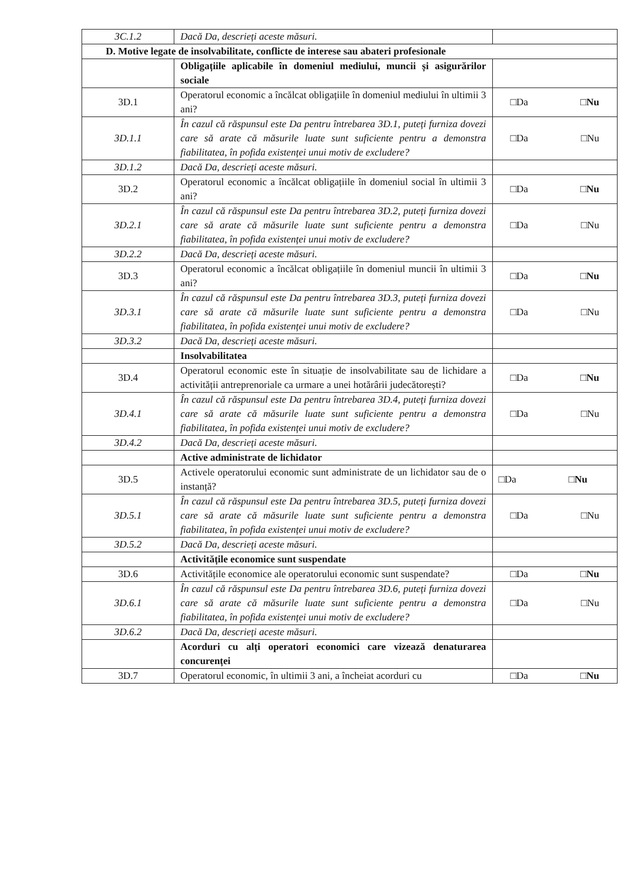| 3C.1.2 | Dacă Da, descrieți aceste măsuri. | |
| D. Motive legate de insolvabilitate, conflicte de interese sau abateri profesionale | | |
| | Obligațiile aplicabile în domeniul mediului, muncii și asigurărilor sociale | |
| 3D.1 | Operatorul economic a încălcat obligațiile în domeniul mediului în ultimii 3 ani? | □Da □Nu |
| 3D.1.1 | În cazul că răspunsul este Da pentru întrebarea 3D.1, puteți furniza dovezi care să arate că măsurile luate sunt suficiente pentru a demonstra fiabilitatea, în pofida existenței unui motiv de excludere? | □Da □Nu |
| 3D.1.2 | Dacă Da, descrieți aceste măsuri. | |
| 3D.2 | Operatorul economic a încălcat obligațiile în domeniul social în ultimii 3 ani? | □Da □Nu |
| 3D.2.1 | În cazul că răspunsul este Da pentru întrebarea 3D.2, puteți furniza dovezi care să arate că măsurile luate sunt suficiente pentru a demonstra fiabilitatea, în pofida existenței unui motiv de excludere? | □Da □Nu |
| 3D.2.2 | Dacă Da, descrieți aceste măsuri. | |
| 3D.3 | Operatorul economic a încălcat obligațiile în domeniul muncii în ultimii 3 ani? | □Da □Nu |
| 3D.3.1 | În cazul că răspunsul este Da pentru întrebarea 3D.3, puteți furniza dovezi care să arate că măsurile luate sunt suficiente pentru a demonstra fiabilitatea, în pofida existenței unui motiv de excludere? | □Da □Nu |
| 3D.3.2 | Dacă Da, descrieți aceste măsuri. | |
| | Insolvabilitatea | |
| 3D.4 | Operatorul economic este în situație de insolvabilitate sau de lichidare a activității antreprenoriale ca urmare a unei hotărârii judecătorești? | □Da □Nu |
| 3D.4.1 | În cazul că răspunsul este Da pentru întrebarea 3D.4, puteți furniza dovezi care să arate că măsurile luate sunt suficiente pentru a demonstra fiabilitatea, în pofida existenței unui motiv de excludere? | □Da □Nu |
| 3D.4.2 | Dacă Da, descrieți aceste măsuri. | |
| | Active administrate de lichidator | |
| 3D.5 | Activele operatorului economic sunt administrate de un lichidator sau de o instanță? | □Da □Nu |
| 3D.5.1 | În cazul că răspunsul este Da pentru întrebarea 3D.5, puteți furniza dovezi care să arate că măsurile luate sunt suficiente pentru a demonstra fiabilitatea, în pofida existenței unui motiv de excludere? | □Da □Nu |
| 3D.5.2 | Dacă Da, descrieți aceste măsuri. | |
| | Activitățile economice sunt suspendate | |
| 3D.6 | Activitățile economice ale operatorului economic sunt suspendate? | □Da □Nu |
| 3D.6.1 | În cazul că răspunsul este Da pentru întrebarea 3D.6, puteți furniza dovezi care să arate că măsurile luate sunt suficiente pentru a demonstra fiabilitatea, în pofida existenței unui motiv de excludere? | □Da □Nu |
| 3D.6.2 | Dacă Da, descrieți aceste măsuri. | |
| | Acorduri cu alți operatori economici care vizează denaturarea concurenței | |
| 3D.7 | Operatorul economic, în ultimii 3 ani, a încheiat acorduri cu | □Da □Nu |